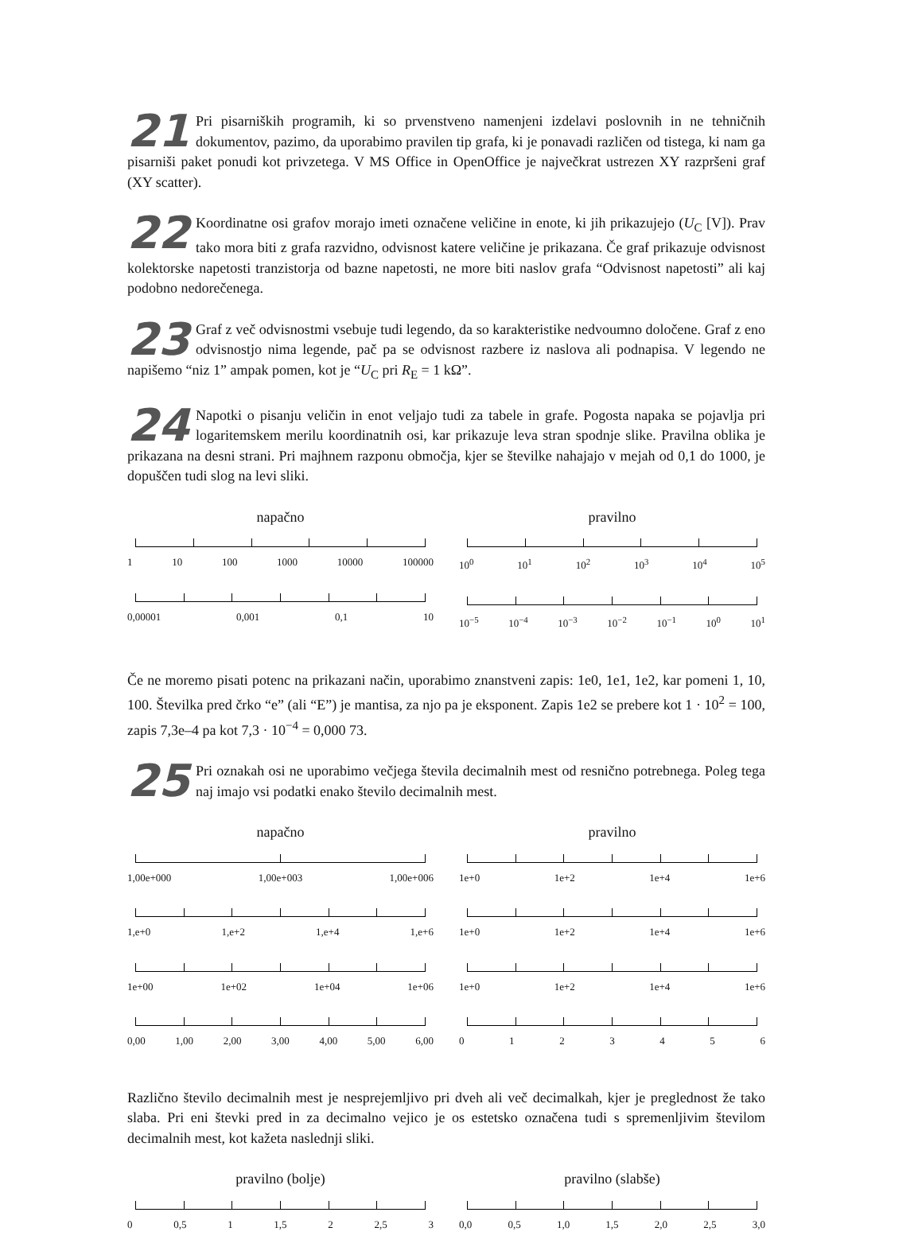21 Pri pisarniških programih, ki so prvenstveno namenjeni izdelavi poslovnih in ne tehničnih dokumentov, pazimo, da uporabimo pravilen tip grafa, ki je ponavadi različen od tistega, ki nam ga pisarniši paket ponudi kot privzetega. V MS Office in OpenOffice je največkrat ustrezen XY razpršeni graf (XY scatter).
22 Koordinatne osi grafov morajo imeti označene veličine in enote, ki jih prikazujejo (U<sub>C</sub> [V]). Prav tako mora biti z grafa razvidno, odvisnost katere veličine je prikazana. Če graf prikazuje odvisnost kolektorske napetosti tranzistorja od bazne napetosti, ne more biti naslov grafa “Odvisnost napetosti” ali kaj podobno nedorečenega.
23 Graf z več odvisnostmi vsebuje tudi legendo, da so karakteristike nedvoumno določene. Graf z eno odvisnostjo nima legende, pač pa se odvisnost razbere iz naslova ali podnapisa. V legendo ne napišemo “niz 1” ampak pomen, kot je “U<sub>C</sub> pri R<sub>E</sub> = 1 kΩ”.
24 Napotki o pisanju veličin in enot veljajo tudi za tabele in grafe. Pogosta napaka se pojavlja pri logaritemskem merilu koordinatnih osi, kar prikazuje leva stran spodnje slike. Pravilna oblika je prikazana na desni strani. Pri majhnem razponu območja, kjer se številke nahajajo v mejah od 0,1 do 1000, je dopuščen tudi slog na levi sliki.
napačno
1 10 100 1000 10000 100000
0,00001 0,001 0,1 10
pravilno
10<sup>0</sup> 10<sup>1</sup> 10<sup>2</sup> 10<sup>3</sup> 10<sup>4</sup> 10<sup>5</sup>
10<sup>−5</sup> 10<sup>−4</sup> 10<sup>−3</sup> 10<sup>−2</sup> 10<sup>−1</sup> 10<sup>0</sup> 10<sup>1</sup>
Če ne moremo pisati potenc na prikazani način, uporabimo znanstveni zapis: 1e0, 1e1, 1e2, kar pomeni 1, 10, 100. Številka pred črko “e” (ali “E”) je mantisa, za njo pa je eksponent. Zapis 1e2 se prebere kot 1 · 10<sup>2</sup> = 100, zapis 7,3e–4 pa kot 7,3 · 10<sup>−4</sup> = 0,000 73.
25 Pri oznakah osi ne uporabimo večjega števila decimalnih mest od resnično potrebnega. Poleg tega naj imajo vsi podatki enako število decimalnih mest.
napačno
1,00e+000 1,00e+003 1,00e+006
1,e+0 1,e+2 1,e+4 1,e+6
1e+00 1e+02 1e+04 1e+06
0,00 1,00 2,00 3,00 4,00 5,00 6,00
pravilno
1e+0 1e+2 1e+4 1e+6
1e+0 1e+2 1e+4 1e+6
1e+0 1e+2 1e+4 1e+6
0 1 2 3 4 5 6
Različno število decimalnih mest je nesprejemljivo pri dveh ali več decimalkah, kjer je preglednost že tako slaba. Pri eni števki pred in za decimalno vejico je os estetsko označena tudi s spremenljivim številom decimalnih mest, kot kažeta naslednji sliki.
pravilno (bolje)
0 0,5 1 1,5 2 2,5 3
pravilno (slabše)
0,0 0,5 1,0 1,5 2,0 2,5 3,0